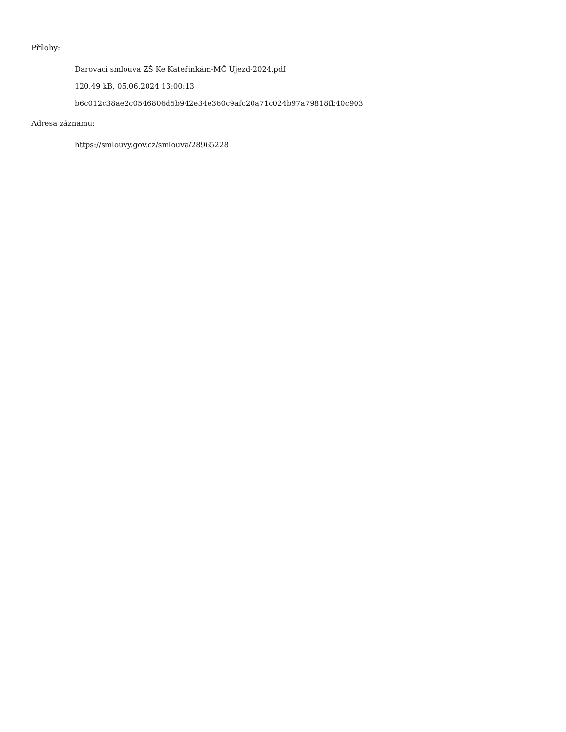Přílohy:
Darovací smlouva ZŠ Ke Kateřinkám-MČ Újezd-2024.pdf
120.49 kB, 05.06.2024 13:00:13
b6c012c38ae2c0546806d5b942e34e360c9afc20a71c024b97a79818fb40c903
Adresa záznamu:
https://smlouvy.gov.cz/smlouva/28965228